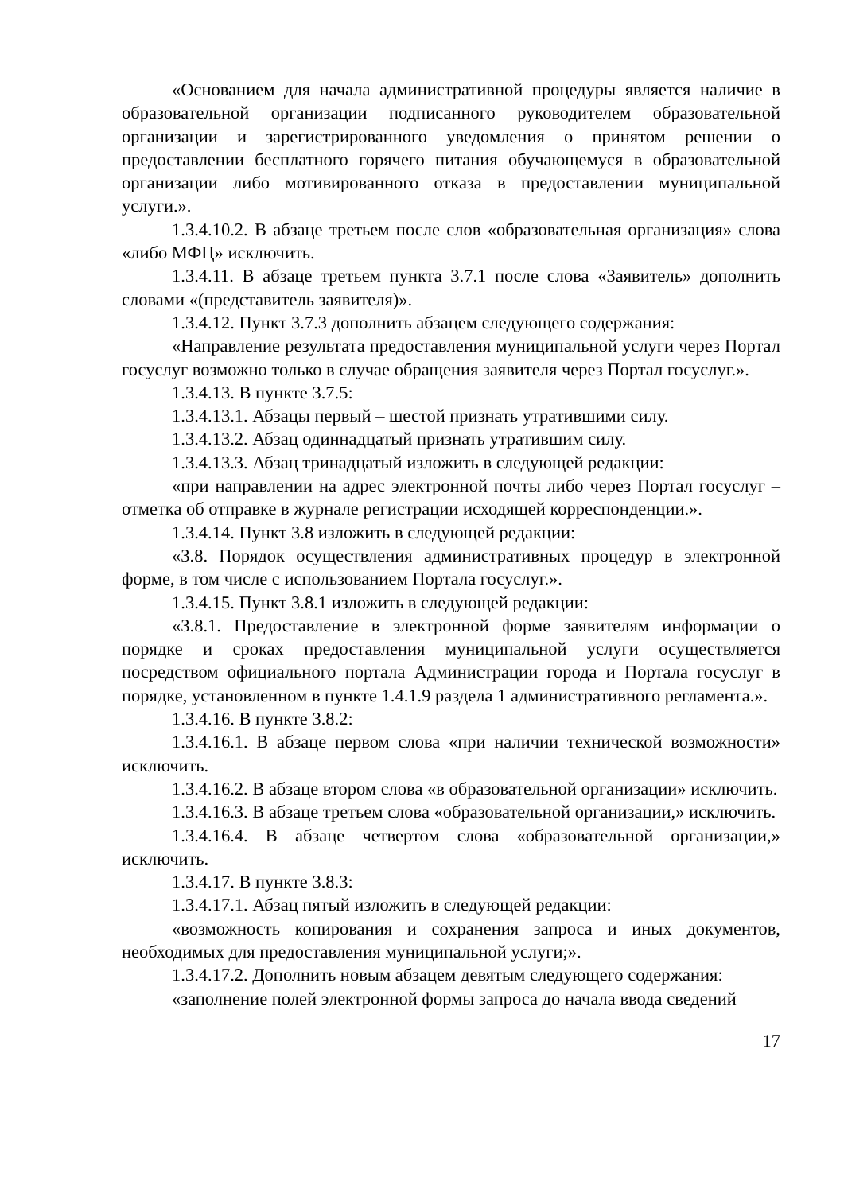«Основанием для начала административной процедуры является наличие в образовательной организации подписанного руководителем образовательной организации и зарегистрированного уведомления о принятом решении о предоставлении бесплатного горячего питания обучающемуся в образовательной организации либо мотивированного отказа в предоставлении муниципальной услуги.».
1.3.4.10.2. В абзаце третьем после слов «образовательная организация» слова «либо МФЦ» исключить.
1.3.4.11. В абзаце третьем пункта 3.7.1 после слова «Заявитель» дополнить словами «(представитель заявителя)».
1.3.4.12. Пункт 3.7.3 дополнить абзацем следующего содержания:
«Направление результата предоставления муниципальной услуги через Портал госуслуг возможно только в случае обращения заявителя через Портал госуслуг.».
1.3.4.13. В пункте 3.7.5:
1.3.4.13.1. Абзацы первый – шестой признать утратившими силу.
1.3.4.13.2. Абзац одиннадцатый признать утратившим силу.
1.3.4.13.3. Абзац тринадцатый изложить в следующей редакции:
«при направлении на адрес электронной почты либо через Портал госуслуг – отметка об отправке в журнале регистрации исходящей корреспонденции.».
1.3.4.14. Пункт 3.8 изложить в следующей редакции:
«3.8. Порядок осуществления административных процедур в электронной форме, в том числе с использованием Портала госуслуг.».
1.3.4.15. Пункт 3.8.1 изложить в следующей редакции:
«3.8.1. Предоставление в электронной форме заявителям информации о порядке и сроках предоставления муниципальной услуги осуществляется посредством официального портала Администрации города и Портала госуслуг в порядке, установленном в пункте 1.4.1.9 раздела 1 административного регламента.».
1.3.4.16. В пункте 3.8.2:
1.3.4.16.1. В абзаце первом слова «при наличии технической возможности» исключить.
1.3.4.16.2. В абзаце втором слова «в образовательной организации» исключить.
1.3.4.16.3. В абзаце третьем слова «образовательной организации,» исключить.
1.3.4.16.4. В абзаце четвертом слова «образовательной организации,» исключить.
1.3.4.17. В пункте 3.8.3:
1.3.4.17.1. Абзац пятый изложить в следующей редакции:
«возможность копирования и сохранения запроса и иных документов, необходимых для предоставления муниципальной услуги;».
1.3.4.17.2. Дополнить новым абзацем девятым следующего содержания:
«заполнение полей электронной формы запроса до начала ввода сведений
17